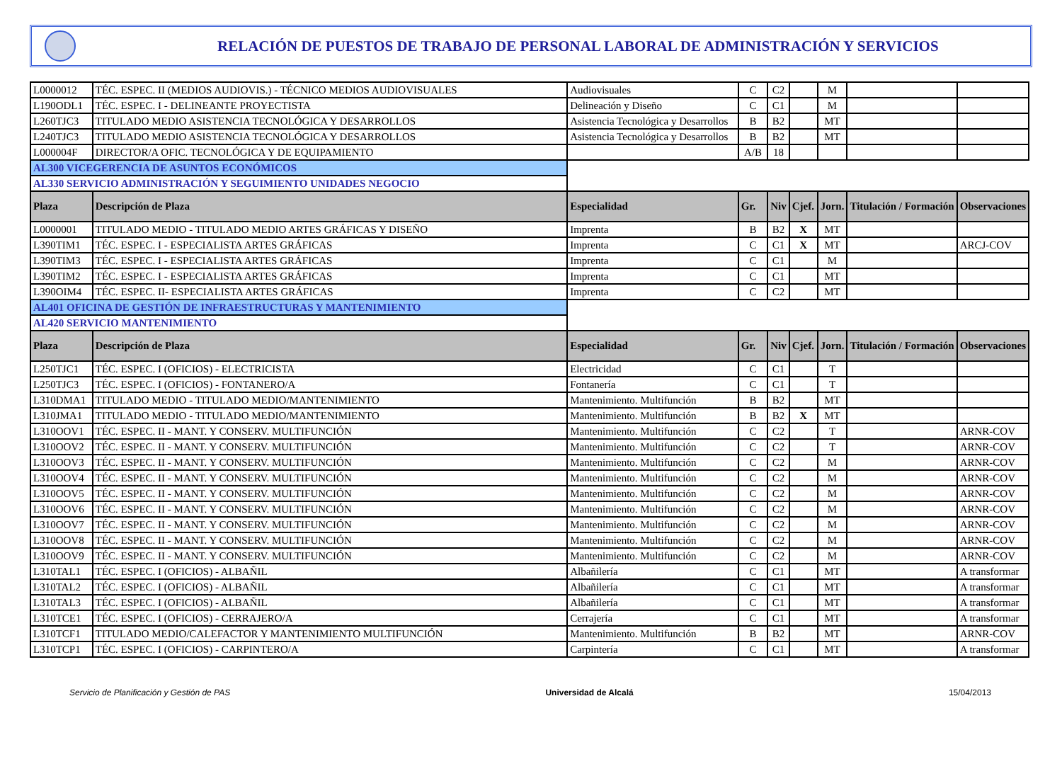RELACIÓN DE PUESTOS DE TRABAJO DE PERSONAL LABORAL DE ADMINISTRACIÓN Y SERVICIOS
| L0000012 | TÉC. ESPEC. II (MEDIOS AUDIOVIS.) - TÉCNICO MEDIOS AUDIOVISUALES | Audiovisuales | C | C2 | | M | | |
| L190ODL1 | TÉC. ESPEC. I - DELINEANTE PROYECTISTA | Delineación y Diseño | C | C1 | | M | | |
| L260TJC3 | TITULADO MEDIO ASISTENCIA TECNOLÓGICA Y DESARROLLOS | Asistencia Tecnológica y Desarrollos | B | B2 | | MT | | |
| L240TJC3 | TITULADO MEDIO ASISTENCIA TECNOLÓGICA Y DESARROLLOS | Asistencia Tecnológica y Desarrollos | B | B2 | | MT | | |
| L000004F | DIRECTOR/A OFIC. TECNOLÓGICA Y DE EQUIPAMIENTO | | A/B | 18 | | | | |
| AL300 VICEGERENCIA DE ASUNTOS ECONÓMICOS | | | | | | | | |
| AL330 SERVICIO ADMINISTRACIÓN Y SEGUIMIENTO UNIDADES NEGOCIO | | | | | | | | |
| Plaza | Descripción de Plaza | Especialidad | Gr. | Niv | Cjef. | Jorn. | Titulación / Formación | Observaciones |
| L0000001 | TITULADO MEDIO - TITULADO MEDIO ARTES GRÁFICAS Y DISEÑO | Imprenta | B | B2 | X | MT | | |
| L390TIM1 | TÉC. ESPEC. I - ESPECIALISTA ARTES GRÁFICAS | Imprenta | C | C1 | X | MT | | ARCJ-COV |
| L390TIM3 | TÉC. ESPEC. I - ESPECIALISTA ARTES GRÁFICAS | Imprenta | C | C1 | | M | | |
| L390TIM2 | TÉC. ESPEC. I - ESPECIALISTA ARTES GRÁFICAS | Imprenta | C | C1 | | MT | | |
| L390OIM4 | TÉC. ESPEC. II- ESPECIALISTA ARTES GRÁFICAS | Imprenta | C | C2 | | MT | | |
| AL401 OFICINA DE GESTIÓN DE INFRAESTRUCTURAS Y MANTENIMIENTO | | | | | | | | |
| AL420 SERVICIO MANTENIMIENTO | | | | | | | | |
| Plaza | Descripción de Plaza | Especialidad | Gr. | Niv | Cjef. | Jorn. | Titulación / Formación | Observaciones |
| L250TJC1 | TÉC. ESPEC. I (OFICIOS) - ELECTRICISTA | Electricidad | C | C1 | | T | | |
| L250TJC3 | TÉC. ESPEC. I (OFICIOS) - FONTANERO/A | Fontanería | C | C1 | | T | | |
| L310DMA1 | TITULADO MEDIO - TITULADO MEDIO/MANTENIMIENTO | Mantenimiento. Multifunción | B | B2 | | MT | | |
| L310JMA1 | TITULADO MEDIO - TITULADO MEDIO/MANTENIMIENTO | Mantenimiento. Multifunción | B | B2 | X | MT | | |
| L310OOV1 | TÉC. ESPEC. II - MANT. Y CONSERV. MULTIFUNCIÓN | Mantenimiento. Multifunción | C | C2 | | T | | ARNR-COV |
| L310OOV2 | TÉC. ESPEC. II - MANT. Y CONSERV. MULTIFUNCIÓN | Mantenimiento. Multifunción | C | C2 | | T | | ARNR-COV |
| L310OOV3 | TÉC. ESPEC. II - MANT. Y CONSERV. MULTIFUNCIÓN | Mantenimiento. Multifunción | C | C2 | | M | | ARNR-COV |
| L310OOV4 | TÉC. ESPEC. II - MANT. Y CONSERV. MULTIFUNCIÓN | Mantenimiento. Multifunción | C | C2 | | M | | ARNR-COV |
| L310OOV5 | TÉC. ESPEC. II - MANT. Y CONSERV. MULTIFUNCIÓN | Mantenimiento. Multifunción | C | C2 | | M | | ARNR-COV |
| L310OOV6 | TÉC. ESPEC. II - MANT. Y CONSERV. MULTIFUNCIÓN | Mantenimiento. Multifunción | C | C2 | | M | | ARNR-COV |
| L310OOV7 | TÉC. ESPEC. II - MANT. Y CONSERV. MULTIFUNCIÓN | Mantenimiento. Multifunción | C | C2 | | M | | ARNR-COV |
| L310OOV8 | TÉC. ESPEC. II - MANT. Y CONSERV. MULTIFUNCIÓN | Mantenimiento. Multifunción | C | C2 | | M | | ARNR-COV |
| L310OOV9 | TÉC. ESPEC. II - MANT. Y CONSERV. MULTIFUNCIÓN | Mantenimiento. Multifunción | C | C2 | | M | | ARNR-COV |
| L310TAL1 | TÉC. ESPEC. I (OFICIOS) - ALBAÑIL | Albañilería | C | C1 | | MT | | A transformar |
| L310TAL2 | TÉC. ESPEC. I (OFICIOS) - ALBAÑIL | Albañilería | C | C1 | | MT | | A transformar |
| L310TAL3 | TÉC. ESPEC. I (OFICIOS) - ALBAÑIL | Albañilería | C | C1 | | MT | | A transformar |
| L310TCE1 | TÉC. ESPEC. I (OFICIOS) - CERRAJERO/A | Cerrajería | C | C1 | | MT | | A transformar |
| L310TCF1 | TITULADO MEDIO/CALEFACTOR Y MANTENIMIENTO MULTIFUNCIÓN | Mantenimiento. Multifunción | B | B2 | | MT | | ARNR-COV |
| L310TCP1 | TÉC. ESPEC. I (OFICIOS) - CARPINTERO/A | Carpintería | C | C1 | | MT | | A transformar |
Servicio de Planificación y Gestión de PAS Universidad de Alcalá 15/04/2013